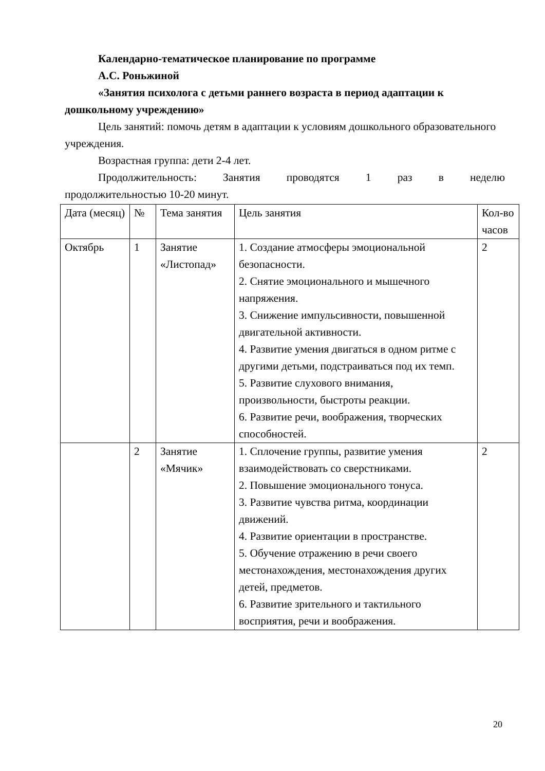Календарно-тематическое планирование по программе
А.С. Роньжиной
«Занятия психолога с детьми раннего возраста в период адаптации к дошкольному учреждению»
Цель занятий: помочь детям в адаптации к условиям дошкольного образовательного учреждения.
Возрастная группа: дети 2-4 лет.
Продолжительность: Занятия проводятся 1 раз в неделю
продолжительностью 10-20 минут.
| Дата (месяц) | № | Тема занятия | Цель занятия | Кол-во часов |
| Октябрь | 1 | Занятие «Листопад» | 1. Создание атмосферы эмоциональной безопасности. 2. Снятие эмоционального и мышечного напряжения. 3. Снижение импульсивности, повышенной двигательной активности. 4. Развитие умения двигаться в одном ритме с другими детьми, подстраиваться под их темп. 5. Развитие слухового внимания, произвольности, быстроты реакции. 6. Развитие речи, воображения, творческих способностей. | 2 |
| | 2 | Занятие «Мячик» | 1. Сплочение группы, развитие умения взаимодействовать со сверстниками. 2. Повышение эмоционального тонуса. 3. Развитие чувства ритма, координации движений. 4. Развитие ориентации в пространстве. 5. Обучение отражению в речи своего местонахождения, местонахождения других детей, предметов. 6. Развитие зрительного и тактильного восприятия, речи и воображения. | 2 |
20